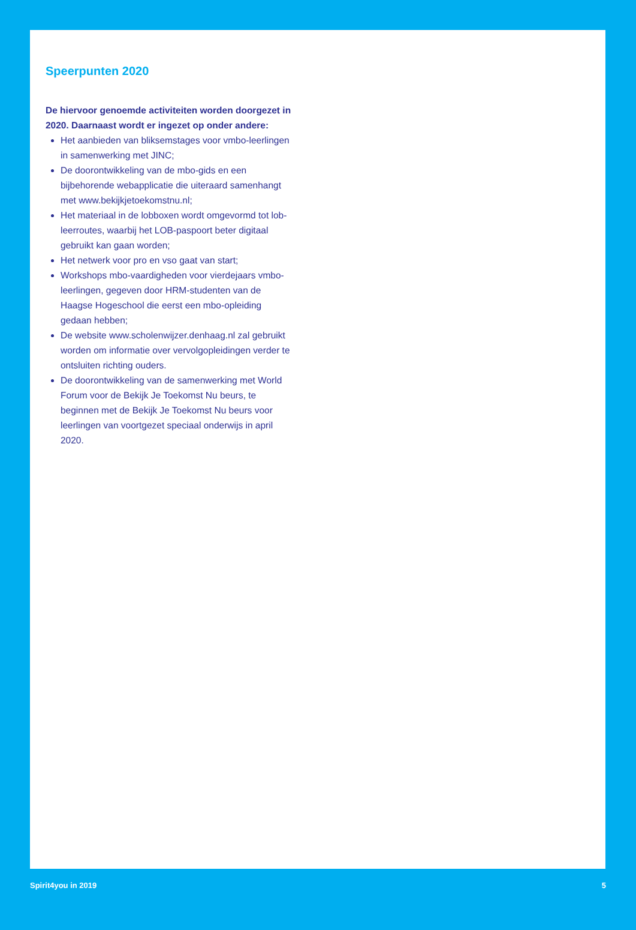Speerpunten 2020
De hiervoor genoemde activiteiten worden doorgezet in 2020. Daarnaast wordt er ingezet op onder andere:
Het aanbieden van bliksemstages voor vmbo-leerlingen in samenwerking met JINC;
De doorontwikkeling van de mbo-gids en een bijbehorende webapplicatie die uiteraard samenhangt met www.bekijkjetoekomstnu.nl;
Het materiaal in de lobboxen wordt omgevormd tot lob-leerroutes, waarbij het LOB-paspoort beter digitaal gebruikt kan gaan worden;
Het netwerk voor pro en vso gaat van start;
Workshops mbo-vaardigheden voor vierdejaars vmbo-leerlingen, gegeven door HRM-studenten van de Haagse Hogeschool die eerst een mbo-opleiding gedaan hebben;
De website www.scholenwijzer.denhaag.nl zal gebruikt worden om informatie over vervolgopleidingen verder te ontsluiten richting ouders.
De doorontwikkeling van de samenwerking met World Forum voor de Bekijk Je Toekomst Nu beurs, te beginnen met de Bekijk Je Toekomst Nu beurs voor leerlingen van voortgezet speciaal onderwijs in april 2020.
Spirit4you in 2019 5